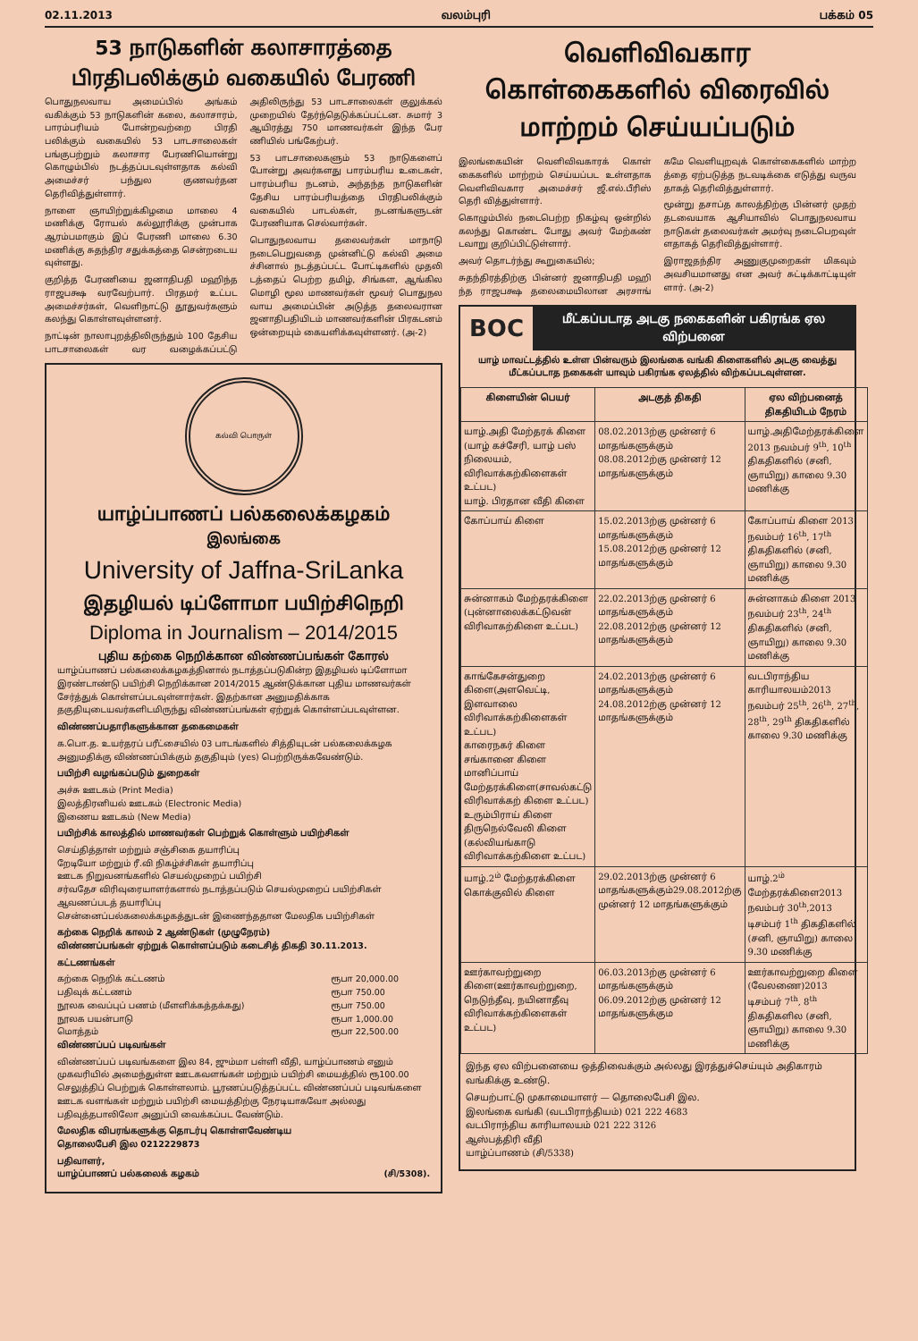02.11.2013 வலம்புரி பக்கம் 05
53 நாடுகளின் கலாசாரத்தை பிரதிபலிக்கும் வகையில் பேரணி
பொதுநலவாய அமைப்பில் அங்கம் வகிக்கும் 53 நாடுகளின் கலை, கலாசாரம், பாரம்பரியம் போன்றவற்றை பிரதி பலிக்கும் வகையில் 53 பாடசாலைகள் பங்குபற்றும் கலாசார பேரணியொன்று கொழும்பில் நடத்தப்படவுள்ளதாக கல்வி அமைச்சர் பந்துல குணவர்தன தெரிவித்துள்ளார்.
நாளை ஞாயிற்றுக்கிழமை மாலை 4 மணிக்கு ரோயல் கல்லூரிக்கு முன்பாக ஆரம்பமாகும் இப் பேரணி மாலை 6.30 மணிக்கு சுதந்திர சதுக்கத்தை சென்றடைய வுள்ளது.
குறித்த பேரணியை ஜனாதிபதி மஹிந்த ராஜபக்ஷ வரவேற்பார். பிரதமர் உட்பட அமைச்சர்கள், வெளிநாட்டு தூதுவர்களும் கலந்து கொள்ளவுள்ளனர்.
நாட்டின் நாலாபுறத்திலிருந்தும் 100 தேசிய பாடசாலைகள் வர வழைக்கப்பட்டு அதிலிருந்து 53 பாடசாலைகள் குலுக்கல் முறையில் தேர்ந்தெடுக்கப்பட்டன. சுமார் 3 ஆயிரத்து 750 மாணவர்கள் இந்த பேர ணியில் பங்கேற்பர்.
53 பாடசாலைகளும் 53 நாடுகளைப் போன்று அவர்களது பாரம்பரிய உடைகள், பாரம்பரிய நடனம், அந்தந்த நாடுகளின் தேசிய பாரம்பரியத்தை பிரதிபலிக்கும் வகையில் பாடல்கள், நடனங்களுடன் பேரணியாக செல்வார்கள்.
பொதுநலவாய தலைவர்கள் மாநாடு நடைபெறுவதை முன்னிட்டு கல்வி அமை ச்சினால் நடத்தப்பட்ட போட்டிகளில் முதலி டத்தைப் பெற்ற தமிழ், சிங்கள, ஆங்கில மொழி மூல மாணவர்கள் மூவர் பொதுநல வாய அமைப்பின் அடுத்த தலைவரான ஜனாதிபதியிடம் மாணவர்களின் பிரகடனம் ஒன்றையும் கையளிக்கவுள்ளனர். (அ-2)
கல்வி பொருள்
யாழ்ப்பாணப் பல்கலைக்கழகம்
இலங்கை
University of Jaffna-SriLanka
இதழியல் டிப்ளோமா பயிற்சிநெறி
Diploma in Journalism – 2014/2015
புதிய கற்கை நெறிக்கான விண்ணப்பங்கள் கோரல்
யாழ்ப்பாணப் பல்கலைக்கழகத்தினால் நடாத்தப்படுகின்ற இதழியல் டிப்ளோமா இரண்டாண்டு பயிற்சி நெறிக்கான 2014/2015 ஆண்டுக்கான புதிய மாணவர்கள் சேர்த்துக் கொள்ளப்படவுள்ளார்கள். இதற்கான அனுமதிக்காக தகுதியுடையவர்களிடமிருந்து விண்ணப்பங்கள் ஏற்றுக் கொள்ளப்படவுள்ளன.
விண்ணப்பதாரிகளுக்கான தகைமைகள்
க.பொ.த. உயர்தரப் பரீட்சையில் 03 பாடங்களில் சித்தியுடன் பல்கலைக்கழக அனுமதிக்கு விண்ணப்பிக்கும் தகுதியும் (yes) பெற்றிருக்கவேண்டும்.
பயிற்சி வழங்கப்படும் துறைகள்
அச்சு ஊடகம் (Print Media)
இலத்திரனியல் ஊடகம் (Electronic Media)
இணைய ஊடகம் (New Media)
பயிற்சிக் காலத்தில் மாணவர்கள் பெற்றுக் கொள்ளும் பயிற்சிகள்
செய்தித்தாள் மற்றும் சஞ்சிகை தயாரிப்பு
றேடியோ மற்றும் ரீ.வி நிகழ்ச்சிகள் தயாரிப்பு
ஊடக நிறுவனங்களில் செயல்முறைப் பயிற்சி
சர்வதேச விரிவுரையாளர்களால் நடாத்தப்படும் செயல்முறைப் பயிற்சிகள்
ஆவணப்படத் தயாரிப்பு
சென்னைப்பல்கலைக்கழகத்துடன் இணைந்ததான மேலதிக பயிற்சிகள்
கற்கை நெறிக் காலம் 2 ஆண்டுகள் (முழுநேரம்)
விண்ணப்பங்கள் ஏற்றுக் கொள்ளப்படும் கடைசித் திகதி 30.11.2013.
கட்டணங்கள்
| கற்கை நெறிக் கட்டணம் | ரூபா 20,000.00 |
| பதிவுக் கட்டணம் | ரூபா 750.00 |
| நூலக வைப்புப் பணம் (மீளளிக்கத்தக்கது) | ரூபா 750.00 |
| நூலக பயன்பாடு | ரூபா 1,000.00 |
| மொத்தம் | ரூபா 22,500.00 |
விண்ணப்பப் படிவங்கள்
விண்ணப்பப் படிவங்களை இல 84, ஜும்மா பள்ளி வீதி, யாழ்ப்பாணம் எனும் முகவரியில் அமைந்துள்ள ஊடகவளங்கள் மற்றும் பயிற்சி மையத்தில் ரூ100.00 செலுத்திப் பெற்றுக் கொள்ளலாம். பூரணப்படுத்தப்பட்ட விண்ணப்பப் படிவங்களை ஊடக வளங்கள் மற்றும் பயிற்சி மையத்திற்கு நேரடியாகவோ அல்லது பதிவுத்தபாலிலோ அனுப்பி வைக்கப்பட வேண்டும்.
மேலதிக விபரங்களுக்கு தொடர்பு கொள்ளவேண்டிய
தொலைபேசி இல 0212229873
பதிவாளர்,
யாழ்ப்பாணப் பல்கலைக் கழகம் (சி/5308).
வெளிவிவகார கொள்கைகளில் விரைவில் மாற்றம் செய்யப்படும்
இலங்கையின் வெளிவிவகாரக் கொள் கைகளில் மாற்றம் செய்யப்பட உள்ளதாக வெளிவிவகார அமைச்சர் ஜீ.எல்.பீரிஸ் தெரி வித்துள்ளார்.
கொழும்பில் நடைபெற்ற நிகழ்வு ஒன்றில் கலந்து கொண்ட போது அவர் மேற்கண் டவாறு குறிப்பிட்டுள்ளார்.
அவர் தொடர்ந்து கூறுகையில்;
சுதந்திரத்திற்கு பின்னர் ஜனாதிபதி மஹி ந்த ராஜபக்ஷ தலைமையிலான அரசாங் கமே வெளியுறவுக் கொள்கைகளில் மாற்ற த்தை ஏற்படுத்த நடவடிக்கை எடுத்து வருவ தாகத் தெரிவித்துள்ளார்.
மூன்று தசாப்த காலத்திற்கு பின்னர் முதற் தடவையாக ஆசியாவில் பொதுநலவாய நாடுகள் தலைவர்கள் அமர்வு நடைபெறவுள் ளதாகத் தெரிவித்துள்ளார்.
இராஜதந்திர அணுகுமுறைகள் மிகவும் அவசியமானது என அவர் சுட்டிக்காட்டியுள் ளார். (அ-2)
BOC மீட்கப்படாத அடகு நகைகளின் பகிரங்க ஏல விற்பனை
யாழ் மாவட்டத்தில் உள்ள பின்வரும் இலங்கை வங்கி கிளைகளில் அடகு வைத்து மீட்கப்படாத நகைகள் யாவும் பகிரங்க ஏலத்தில் விற்கப்படவுள்ளன.
| கிளையின் பெயர் | அடகுத் திகதி | ஏல விற்பனைத் திகதியிடம் நேரம் |
| --- | --- | --- |
| யாழ்.அதி மேற்தரக் கிளை (யாழ் கச்சேரி, யாழ் பஸ் நிலையம், விரிவாக்கற்கிளைகள் உட்பட) யாழ். பிரதான வீதி கிளை | 08.02.2013ற்கு முன்னர் 6 மாதங்களுக்கும் 08.08.2012ற்கு முன்னர் 12 மாதங்களுக்கும் | யாழ்.அதிமேற்தரக்கிளை 2013 நவம்பர் 9<sup>th</sup>, 10<sup>th</sup> திகதிகளில் (சனி, ஞாயிறு) காலை 9.30 மணிக்கு |
| கோப்பாய் கிளை | 15.02.2013ற்கு முன்னர் 6 மாதங்களுக்கும் 15.08.2012ற்கு முன்னர் 12 மாதங்களுக்கும் | கோப்பாய் கிளை 2013 நவம்பர் 16<sup>th</sup>, 17<sup>th</sup> திகதிகளில் (சனி, ஞாயிறு) காலை 9.30 மணிக்கு |
| சுன்னாகம் மேற்தரக்கிளை (புன்னாலைக்கட்டுவன் விரிவாகற்கிளை உட்பட) | 22.02.2013ற்கு முன்னர் 6 மாதங்களுக்கும் 22.08.2012ற்கு முன்னர் 12 மாதங்களுக்கும் | சுன்னாகம் கிளை 2013 நவம்பர் 23<sup>th</sup>, 24<sup>th</sup> திகதிகளில் (சனி, ஞாயிறு) காலை 9.30 மணிக்கு |
| காங்கேசன்துறை கிளை(அளவெட்டி, இளவாலை விரிவாக்கற்கிளைகள் உட்பட) காரைநகர் கிளை சங்கானை கிளை மானிப்பாய் மேற்தரக்கிளை(சாவல்கட்டு விரிவாக்கற் கிளை உட்பட) உரும்பிராய் கிளை திருநெல்வேலி கிளை (கல்வியங்காடு விரிவாக்கற்கிளை உட்பட) | 24.02.2013ற்கு முன்னர் 6 மாதங்களுக்கும் 24.08.2012ற்கு முன்னர் 12 மாதங்களுக்கும் | வடபிராந்திய காரியாலயம்2013 நவம்பர் 25<sup>th</sup>, 26<sup>th</sup>, 27<sup>th</sup>, 28<sup>th</sup>, 29<sup>th</sup> திகதிகளில் காலை 9.30 மணிக்கு |
| யாழ்.2<sup>ம்</sup> மேற்தரக்கிளை கொக்குவில் கிளை | 29.02.2013ற்கு முன்னர் 6 மாதங்களுக்கும்29.08.2012ற்கு முன்னர் 12 மாதங்களுக்கும் | யாழ்.2<sup>ம்</sup> மேற்தரக்கிளை2013 நவம்பர் 30<sup>th</sup>,2013 டிசம்பர் 1<sup>th</sup> திகதிகளில் (சனி, ஞாயிறு) காலை 9.30 மணிக்கு |
| ஊர்காவற்றுறை கிளை(ஊர்காவற்றுறை, நெடுந்தீவு, நயினாதீவு விரிவாக்கற்கிளைகள் உட்பட) | 06.03.2013ற்கு முன்னர் 6 மாதங்களுக்கும் 06.09.2012ற்கு முன்னர் 12 மாதங்களுக்கும | ஊர்காவற்றுறை கிளை (வேலணை)2013 டிசம்பர் 7<sup>th</sup>, 8<sup>th</sup> திகதிகளில (சனி, ஞாயிறு) காலை 9.30 மணிக்கு |
இந்த ஏல விற்பனையை ஒத்திவைக்கும் அல்லது இரத்துச்செய்யும் அதிகாரம் வங்கிக்கு உண்டு.
செயற்பாட்டு முகாமையாளர் — தொலைபேசி இல.
இலங்கை வங்கி (வடபிராந்தியம்) 021 222 4683
வடபிராந்திய காரியாலயம் 021 222 3126
ஆஸ்பத்திரி வீதி
யாழ்ப்பாணம் (சி/5338)